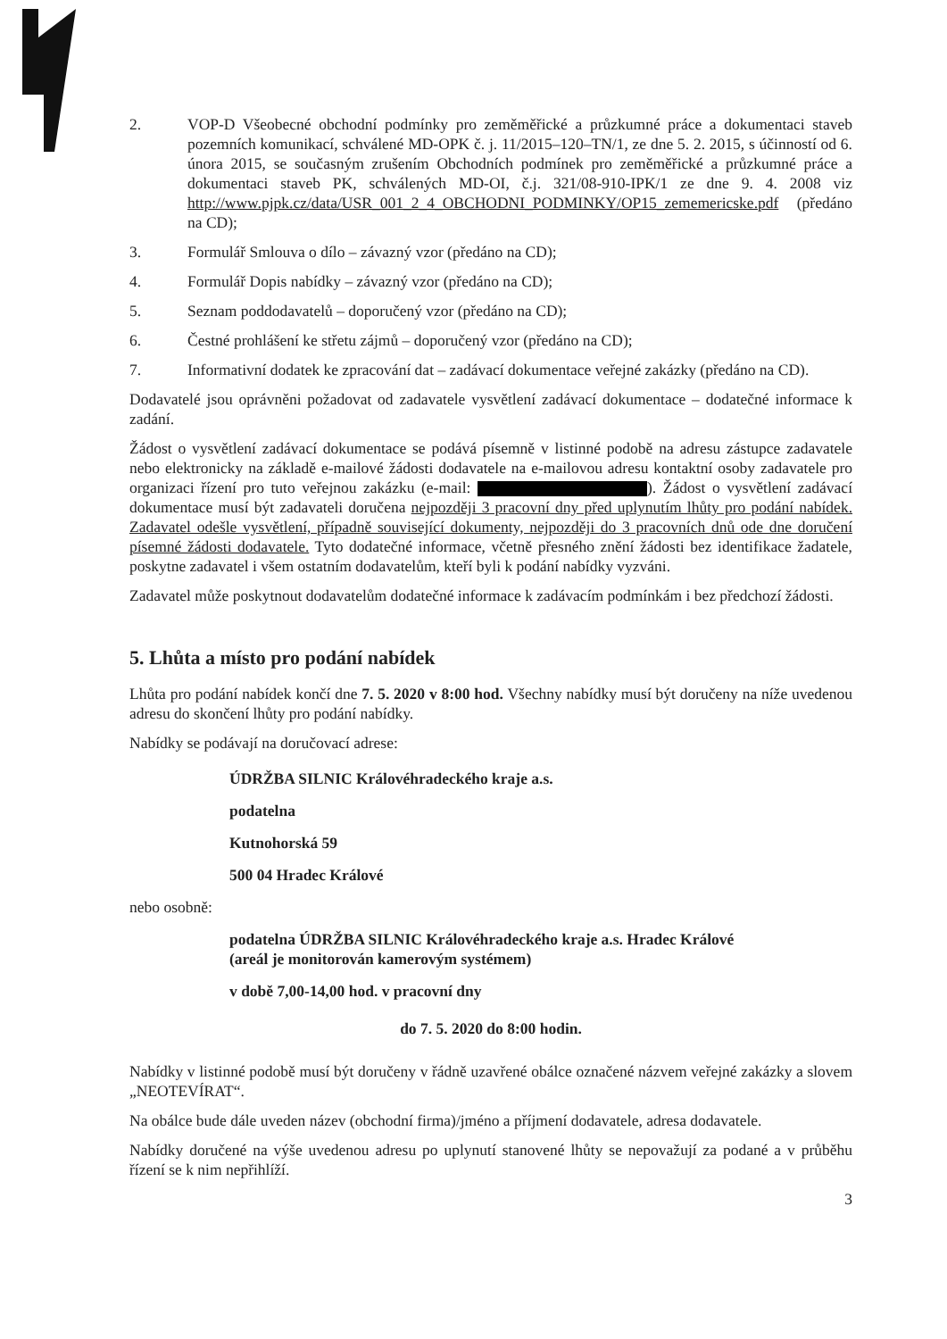2. VOP-D Všeobecné obchodní podmínky pro zeměměřické a průzkumné práce a dokumentaci staveb pozemních komunikací, schválené MD-OPK č. j. 11/2015–120–TN/1, ze dne 5. 2. 2015, s účinností od 6. února 2015, se současným zrušením Obchodních podmínek pro zeměměřické a průzkumné práce a dokumentaci staveb PK, schválených MD-OI, č.j. 321/08-910-IPK/1 ze dne 9. 4. 2008 viz http://www.pjpk.cz/data/USR_001_2_4_OBCHODNI_PODMINKY/OP15_zememericske.pdf (předáno na CD);
3. Formulář Smlouva o dílo – závazný vzor (předáno na CD);
4. Formulář Dopis nabídky – závazný vzor (předáno na CD);
5. Seznam poddodavatelů – doporučený vzor (předáno na CD);
6. Čestné prohlášení ke střetu zájmů – doporučený vzor (předáno na CD);
7. Informativní dodatek ke zpracování dat – zadávací dokumentace veřejné zakázky (předáno na CD).
Dodavatelé jsou oprávněni požadovat od zadavatele vysvětlení zadávací dokumentace – dodatečné informace k zadání.
Žádost o vysvětlení zadávací dokumentace se podává písemně v listinné podobě na adresu zástupce zadavatele nebo elektronicky na základě e-mailové žádosti dodavatele na e-mailovou adresu kontaktní osoby zadavatele pro organizaci řízení pro tuto veřejnou zakázku (e-mail: ). Žádost o vysvětlení zadávací dokumentace musí být zadavateli doručena nejpozději 3 pracovní dny před uplynutím lhůty pro podání nabídek. Zadavatel odešle vysvětlení, případně související dokumenty, nejpozději do 3 pracovních dnů ode dne doručení písemné žádosti dodavatele. Tyto dodatečné informace, včetně přesného znění žádosti bez identifikace žadatele, poskytne zadavatel i všem ostatním dodavatelům, kteří byli k podání nabídky vyzváni.
Zadavatel může poskytnout dodavatelům dodatečné informace k zadávacím podmínkám i bez předchozí žádosti.
5. Lhůta a místo pro podání nabídek
Lhůta pro podání nabídek končí dne 7. 5. 2020 v 8:00 hod. Všechny nabídky musí být doručeny na níže uvedenou adresu do skončení lhůty pro podání nabídky.
Nabídky se podávají na doručovací adrese:
ÚDRŽBA SILNIC Královéhradeckého kraje a.s.
podatelna
Kutnohorská 59
500 04 Hradec Králové
nebo osobně:
podatelna ÚDRŽBA SILNIC Královéhradeckého kraje a.s. Hradec Králové
(areál je monitorován kamerovým systémem)
v době 7,00-14,00 hod. v pracovní dny
do 7. 5. 2020 do 8:00 hodin.
Nabídky v listinné podobě musí být doručeny v řádně uzavřené obálce označené názvem veřejné zakázky a slovem „NEOTEVÍRAT“.
Na obálce bude dále uveden název (obchodní firma)/jméno a příjmení dodavatele, adresa dodavatele.
Nabídky doručené na výše uvedenou adresu po uplynutí stanovené lhůty se nepovažují za podané a v průběhu řízení se k nim nepřihlíží.
3